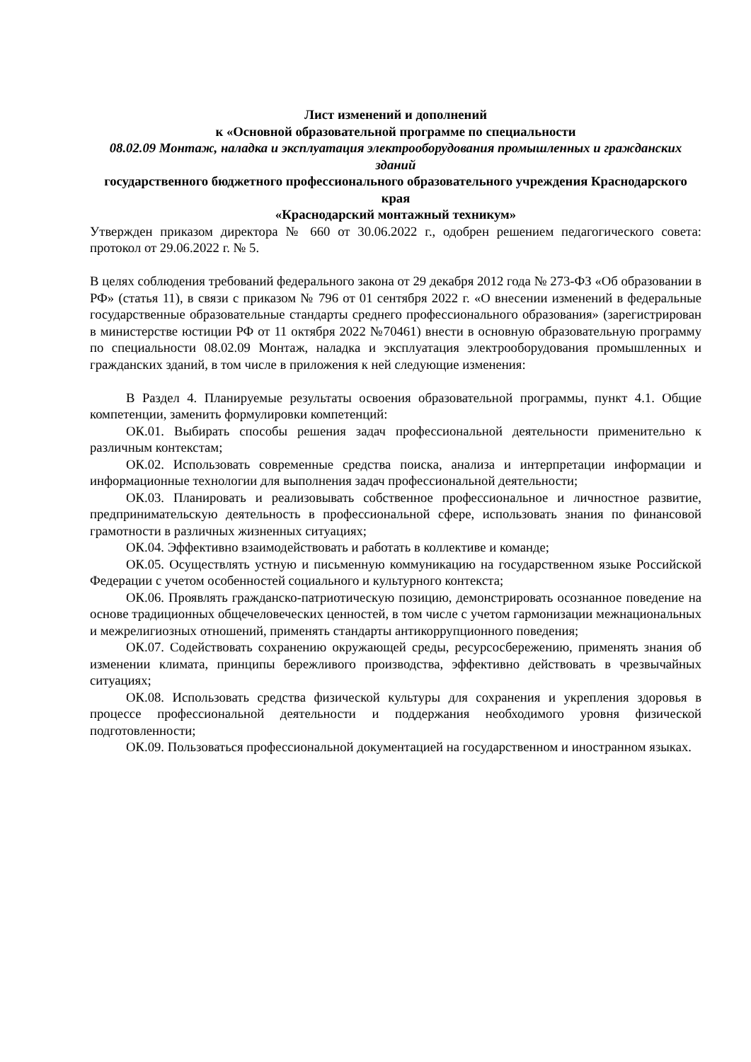Лист изменений и дополнений
к «Основной образовательной программе по специальности
08.02.09 Монтаж, наладка и эксплуатация электрооборудования промышленных и гражданских зданий
государственного бюджетного профессионального образовательного учреждения Краснодарского края
«Краснодарский монтажный техникум»
Утвержден приказом директора № 660 от 30.06.2022 г., одобрен решением педагогического совета: протокол от 29.06.2022 г. № 5.
В целях соблюдения требований федерального закона от 29 декабря 2012 года № 273-ФЗ «Об образовании в РФ» (статья 11), в связи с приказом № 796 от 01 сентября 2022 г. «О внесении изменений в федеральные государственные образовательные стандарты среднего профессионального образования» (зарегистрирован в министерстве юстиции РФ от 11 октября 2022 №70461) внести в основную образовательную программу по специальности 08.02.09 Монтаж, наладка и эксплуатация электрооборудования промышленных и гражданских зданий, в том числе в приложения к ней следующие изменения:
В Раздел 4. Планируемые результаты освоения образовательной программы, пункт 4.1. Общие компетенции, заменить формулировки компетенций:
ОК.01. Выбирать способы решения задач профессиональной деятельности применительно к различным контекстам;
ОК.02. Использовать современные средства поиска, анализа и интерпретации информации и информационные технологии для выполнения задач профессиональной деятельности;
ОК.03. Планировать и реализовывать собственное профессиональное и личностное развитие, предпринимательскую деятельность в профессиональной сфере, использовать знания по финансовой грамотности в различных жизненных ситуациях;
ОК.04. Эффективно взаимодействовать и работать в коллективе и команде;
ОК.05. Осуществлять устную и письменную коммуникацию на государственном языке Российской Федерации с учетом особенностей социального и культурного контекста;
ОК.06. Проявлять гражданско-патриотическую позицию, демонстрировать осознанное поведение на основе традиционных общечеловеческих ценностей, в том числе с учетом гармонизации межнациональных и межрелигиозных отношений, применять стандарты антикоррупционного поведения;
ОК.07. Содействовать сохранению окружающей среды, ресурсосбережению, применять знания об изменении климата, принципы бережливого производства, эффективно действовать в чрезвычайных ситуациях;
ОК.08. Использовать средства физической культуры для сохранения и укрепления здоровья в процессе профессиональной деятельности и поддержания необходимого уровня физической подготовленности;
ОК.09. Пользоваться профессиональной документацией на государственном и иностранном языках.